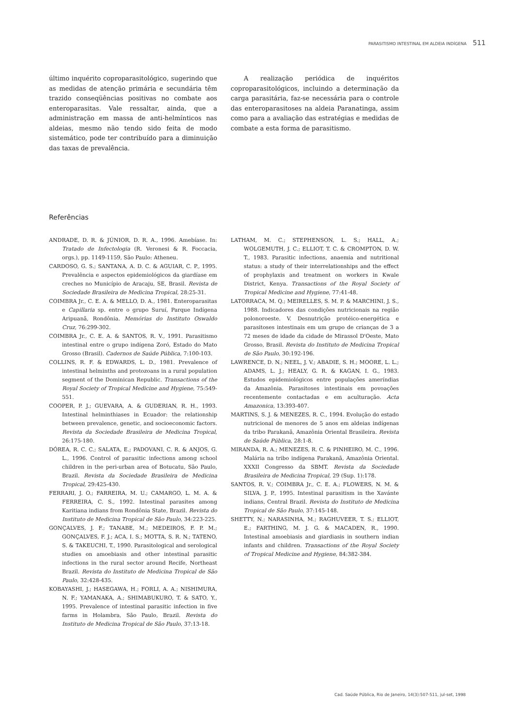PARASITISMO INTESTINAL EM ALDEIA INDÍGENA 511
último inquérito coproparasitológico, sugerindo que as medidas de atenção primária e secundária têm trazido conseqüências positivas no combate aos enteroparasitas. Vale ressaltar, ainda, que a administração em massa de anti-helmínticos nas aldeias, mesmo não tendo sido feita de modo sistemático, pode ter contribuído para a diminuição das taxas de prevalência.
A realização periódica de inquéritos coproparasitológicos, incluindo a determinação da carga parasitária, faz-se necessária para o controle das enteroparasitoses na aldeia Paranatinga, assim como para a avaliação das estratégias e medidas de combate a esta forma de parasitismo.
Referências
ANDRADE, D. R. & JÚNIOR, D. R. A., 1996. Amebíase. In: Tratado de Infectologia (R. Veronesi & R. Foccacia, orgs.), pp. 1149-1159, São Paulo: Atheneu.
CARDOSO, G. S.; SANTANA, A. D. C. & AGUIAR, C. P., 1995. Prevalência e aspectos epidemiológicos da giardíase em creches no Município de Aracaju, SE, Brasil. Revista de Sociedade Brasileira de Medicina Tropical, 28:25-31.
COIMBRA Jr., C. E. A. & MELLO, D. A., 1981. Enteroparasitas e Capillaria sp. entre o grupo Suruí, Parque Indígena Aripuanã, Rondônia. Memórias do Instituto Oswaldo Cruz, 76:299-302.
COIMBRA Jr., C. E. A. & SANTOS, R. V., 1991. Parasitismo intestinal entre o grupo indígena Zoró, Estado do Mato Grosso (Brasil). Cadernos de Saúde Pública, 7:100-103.
COLLINS, R. F. & EDWARDS, L. D., 1981. Prevalence of intestinal helminths and protozoans in a rural population segment of the Dominican Republic. Transactions of the Royal Society of Tropical Medicine and Hygiene, 75:549-551.
COOPER, P. J.; GUEVARA, A. & GUDERIAN, R. H., 1993. Intestinal helminthiases in Ecuador: the relationship between prevalence, genetic, and socioeconomic factors. Revista da Sociedade Brasileira de Medicina Tropical, 26:175-180.
DÓREA, R. C. C.; SALATA, E.; PADOVANI, C. R. & ANJOS, G. L., 1996. Control of parasitic infections among school children in the peri-urban area of Botucatu, São Paulo, Brazil. Revista da Sociedade Brasileira de Medicina Tropical, 29:425-430.
FERRARI, J. O.; FARREIRA, M. U.; CAMARGO, L. M. A. & FERREIRA, C. S., 1992. Intestinal parasites among Karitiana indians from Rondônia State, Brazil. Revista do Instituto de Medicina Tropical de São Paulo, 34:223-225.
GONÇALVES, J. F.; TANABE, M.; MEDEIROS, F. P. M.; GONÇALVES, F. J.; ACA, I. S.; MOTTA, S. R. N.; TATENO, S. & TAKEUCHI, T., 1990. Parasitological and serological studies on amoebiasis and other intestinal parasitic infections in the rural sector around Recife, Northeast Brazil. Revista do Instituto de Medicina Tropical de São Paulo, 32:428-435.
KOBAYASHI, J.; HASEGAWA, H.; FORLI, A. A.; NISHIMURA, N. F.; YAMANAKA, A.; SHIMABUKURO, T. & SATO, Y., 1995. Prevalence of intestinal parasitic infection in five farms in Holambra, São Paulo, Brazil. Revista do Instituto de Medicina Tropical de São Paulo, 37:13-18.
LATHAM, M. C.; STEPHENSON, L. S.; HALL, A.; WOLGEMUTH, J. C.; ELLIOT, T. C. & CROMPTON, D. W. T., 1983. Parasitic infections, anaemia and nutritional status: a study of their interrelationships and the effect of prophylaxis and treatment on workers in Kwale District, Kenya. Transactions of the Royal Society of Tropical Medicine and Hygiene, 77:41-48.
LATORRACA, M. Q.; MEIRELLES, S. M. P. & MARCHINI, J. S., 1988. Indicadores das condições nutricionais na região polonoroeste. V. Desnutrição protéico-energética e parasitoses intestinais em um grupo de crianças de 3 a 72 meses de idade da cidade de Mirassol D'Oeste, Mato Grosso, Brasil. Revista do Instituto de Medicina Tropical de São Paulo, 30:192-196.
LAWRENCE, D. N.; NEEL, J. V.; ABADIE, S. H.; MOORE, L. L.; ADAMS, L. J.; HEALY, G. R. & KAGAN, I. G., 1983. Estudos epidemiológicos entre populações ameríndias da Amazônia. Parasitoses intestinais em povoações recentemente contactadas e em aculturação. Acta Amazonica, 13:393-407.
MARTINS, S. J. & MENEZES, R. C., 1994. Evolução do estado nutricional de menores de 5 anos em aldeias indígenas da tribo Parakanã, Amazônia Oriental Brasileira. Revista de Saúde Pública, 28:1-8.
MIRANDA, R. A.; MENEZES, R. C. & PINHEIRO, M. C., 1996. Malária na tribo indígena Parakanã, Amazônia Oriental. XXXII Congresso da SBMT. Revista da Sociedade Brasileira de Medicina Tropical, 29 (Sup. 1):178.
SANTOS, R. V.; COIMBRA Jr., C. E. A.; FLOWERS, N. M. & SILVA, J. P., 1995. Intestinal parasitism in the Xavánte indians, Central Brazil. Revista do Instituto de Medicina Tropical de São Paulo, 37:145-148.
SHETTY, N.; NARASINHA, M.; RAGHUVEER, T. S.; ELLIOT, E.; FARTHING, M. J. G. & MACADEN, R., 1990. Intestinal amoebiasis and giardiasis in southern indian infants and children. Transactions of the Royal Society of Tropical Medicine and Hygiene, 84:382-384.
Cad. Saúde Pública, Rio de Janeiro, 14(3):507-511, jul-set, 1998